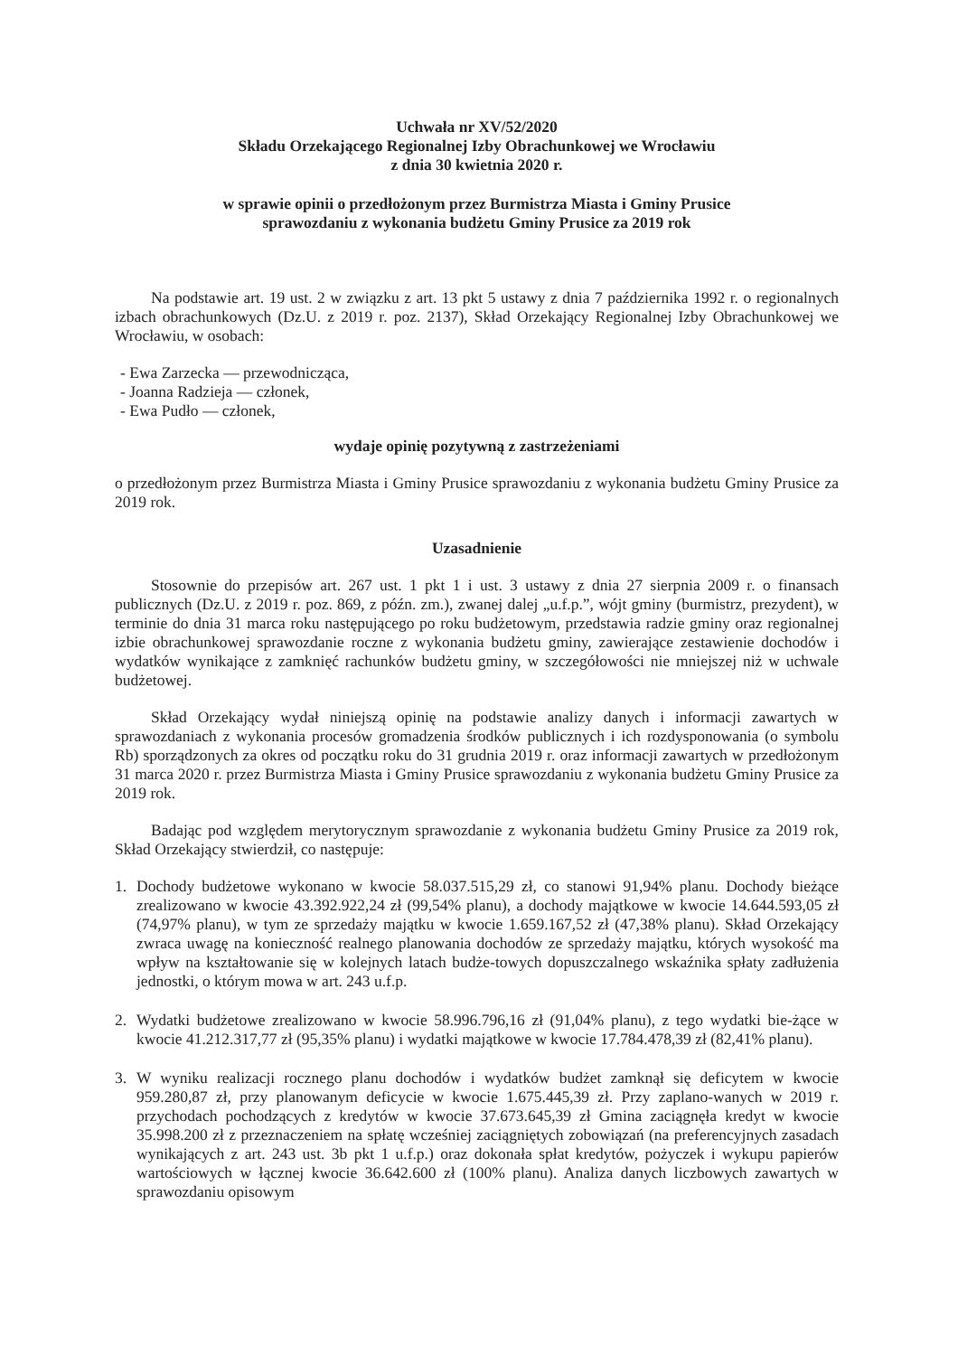Uchwała nr XV/52/2020
Składu Orzekającego Regionalnej Izby Obrachunkowej we Wrocławiu
z dnia 30 kwietnia 2020 r.
w sprawie opinii o przedłożonym przez Burmistrza Miasta i Gminy Prusice
sprawozdaniu z wykonania budżetu Gminy Prusice za 2019 rok
Na podstawie art. 19 ust. 2 w związku z art. 13 pkt 5 ustawy z dnia 7 października 1992 r. o regionalnych izbach obrachunkowych (Dz.U. z 2019 r. poz. 2137), Skład Orzekający Regionalnej Izby Obrachunkowej we Wrocławiu, w osobach:
- Ewa Zarzecka — przewodnicząca,
- Joanna Radzieja — członek,
- Ewa Pudło — członek,
wydaje opinię pozytywną z zastrzeżeniami
o przedłożonym przez Burmistrza Miasta i Gminy Prusice sprawozdaniu z wykonania budżetu Gminy Prusice za 2019 rok.
Uzasadnienie
Stosownie do przepisów art. 267 ust. 1 pkt 1 i ust. 3 ustawy z dnia 27 sierpnia 2009 r. o finansach publicznych (Dz.U. z 2019 r. poz. 869, z późn. zm.), zwanej dalej „u.f.p.”, wójt gminy (burmistrz, prezydent), w terminie do dnia 31 marca roku następującego po roku budżetowym, przedstawia radzie gminy oraz regionalnej izbie obrachunkowej sprawozdanie roczne z wykonania budżetu gminy, zawierające zestawienie dochodów i wydatków wynikające z zamknięć rachunków budżetu gminy, w szczegółowości nie mniejszej niż w uchwale budżetowej.
Skład Orzekający wydał niniejszą opinię na podstawie analizy danych i informacji zawartych w sprawozdaniach z wykonania procesów gromadzenia środków publicznych i ich rozdysponowania (o symbolu Rb) sporządzonych za okres od początku roku do 31 grudnia 2019 r. oraz informacji zawartych w przedłożonym 31 marca 2020 r. przez Burmistrza Miasta i Gminy Prusice sprawozdaniu z wykonania budżetu Gminy Prusice za 2019 rok.
Badając pod względem merytorycznym sprawozdanie z wykonania budżetu Gminy Prusice za 2019 rok, Skład Orzekający stwierdził, co następuje:
1. Dochody budżetowe wykonano w kwocie 58.037.515,29 zł, co stanowi 91,94% planu. Dochody bieżące zrealizowano w kwocie 43.392.922,24 zł (99,54% planu), a dochody majątkowe w kwocie 14.644.593,05 zł (74,97% planu), w tym ze sprzedaży majątku w kwocie 1.659.167,52 zł (47,38% planu). Skład Orzekający zwraca uwagę na konieczność realnego planowania dochodów ze sprzedaży majątku, których wysokość ma wpływ na kształtowanie się w kolejnych latach budże-towych dopuszczalnego wskaźnika spłaty zadłużenia jednostki, o którym mowa w art. 243 u.f.p.
2. Wydatki budżetowe zrealizowano w kwocie 58.996.796,16 zł (91,04% planu), z tego wydatki bie-żące w kwocie 41.212.317,77 zł (95,35% planu) i wydatki majątkowe w kwocie 17.784.478,39 zł (82,41% planu).
3. W wyniku realizacji rocznego planu dochodów i wydatków budżet zamknął się deficytem w kwocie 959.280,87 zł, przy planowanym deficycie w kwocie 1.675.445,39 zł. Przy zaplano-wanych w 2019 r. przychodach pochodzących z kredytów w kwocie 37.673.645,39 zł Gmina zaciągnęła kredyt w kwocie 35.998.200 zł z przeznaczeniem na spłatę wcześniej zaciągniętych zobowiązań (na preferencyjnych zasadach wynikających z art. 243 ust. 3b pkt 1 u.f.p.) oraz dokonała spłat kredytów, pożyczek i wykupu papierów wartościowych w łącznej kwocie 36.642.600 zł (100% planu). Analiza danych liczbowych zawartych w sprawozdaniu opisowym